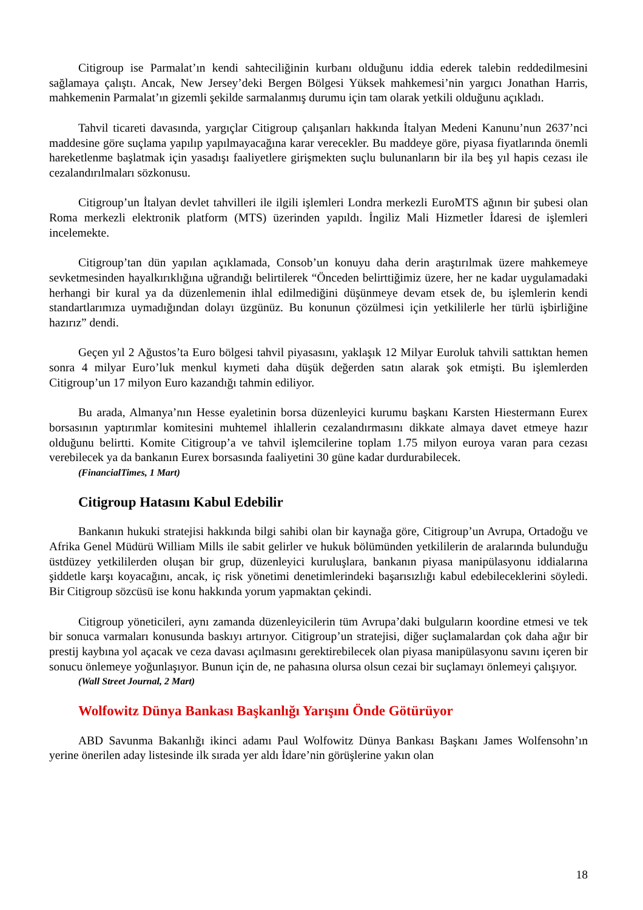Citigroup ise Parmalat’ın kendi sahteciliğinin kurbanı olduğunu iddia ederek talebin reddedilmesini sağlamaya çalıştı. Ancak, New Jersey’deki Bergen Bölgesi Yüksek mahkemesi’nin yargıcı Jonathan Harris, mahkemenin Parmalat’ın gizemli şekilde sarmalanmış durumu için tam olarak yetkili olduğunu açıkladı.
Tahvil ticareti davasında, yargıçlar Citigroup çalışanları hakkında İtalyan Medeni Kanunu’nun 2637’nci maddesine göre suçlama yapılıp yapılmayacağına karar verecekler. Bu maddeye göre, piyasa fiyatlarında önemli hareketlenme başlatmak için yasadışı faaliyetlere girişmekten suçlu bulunanların bir ila beş yıl hapis cezası ile cezalandırılmaları sözkonusu.
Citigroup’un İtalyan devlet tahvilleri ile ilgili işlemleri Londra merkezli EuroMTS ağının bir şubesi olan Roma merkezli elektronik platform (MTS) üzerinden yapıldı. İngiliz Mali Hizmetler İdaresi de işlemleri incelemekte.
Citigroup’tan dün yapılan açıklamada, Consob’un konuyu daha derin araştırılmak üzere mahkemeye sevketmesinden hayalkırıklığına uğrandığı belirtilerek “Önceden belirttiğimiz üzere, her ne kadar uygulamadaki herhangi bir kural ya da düzenlemenin ihlal edilmediğini düşünmeye devam etsek de, bu işlemlerin kendi standartlarımıza uymadığından dolayı üzgünüz. Bu konunun çözülmesi için yetkililerle her türlü işbirliğine hazırız” dendi.
Geçen yıl 2 Ağustos’ta Euro bölgesi tahvil piyasasını, yaklaşık 12 Milyar Euroluk tahvili sattıktan hemen sonra 4 milyar Euro’luk menkul kıymeti daha düşük değerden satın alarak şok etmişti. Bu işlemlerden Citigroup’un 17 milyon Euro kazandığı tahmin ediliyor.
Bu arada, Almanya’nın Hesse eyaletinin borsa düzenleyici kurumu başkanı Karsten Hiestermann Eurex borsasının yaptırımlar komitesini muhtemel ihlallerin cezalandırmasını dikkate almaya davet etmeye hazır olduğunu belirtti. Komite Citigroup’a ve tahvil işlemcilerine toplam 1.75 milyon euroya varan para cezası verebilecek ya da bankanın Eurex borsasında faaliyetini 30 güne kadar durdurabilecek.
(FinancialTimes, 1 Mart)
Citigroup Hatasını Kabul Edebilir
Bankanın hukuki stratejisi hakkında bilgi sahibi olan bir kaynağa göre, Citigroup’un Avrupa, Ortadoğu ve Afrika Genel Müdürü William Mills ile sabit gelirler ve hukuk bölümünden yetkililerin de aralarında bulunduğu üstdüzey yetkililerden oluşan bir grup, düzenleyici kuruluşlara, bankanın piyasa manipülasyonu iddialarına şiddetle karşı koyacağını, ancak, iç risk yönetimi denetimlerindeki başarısızlığı kabul edebileceklerini söyledi. Bir Citigroup sözcüsü ise konu hakkında yorum yapmaktan çekindi.
Citigroup yöneticileri, aynı zamanda düzenleyicilerin tüm Avrupa’daki bulguların koordine etmesi ve tek bir sonuca varmaları konusunda baskıyı artırıyor. Citigroup’un stratejisi, diğer suçlamalardan çok daha ağır bir prestij kaybına yol açacak ve ceza davası açılmasını gerektirebilecek olan piyasa manipülasyonu savını içeren bir sonucu önlemeye yoğunlaşıyor. Bunun için de, ne pahasına olursa olsun cezai bir suçlamayı önlemeyi çalışıyor.
(Wall Street Journal, 2 Mart)
Wolfowitz Dünya Bankası Başkanlığı Yarışını Önde Götürüyor
ABD Savunma Bakanlığı ikinci adamı Paul Wolfowitz Dünya Bankası Başkanı James Wolfensohn’ın yerine önerilen aday listesinde ilk sırada yer aldı İdare’nin görüşlerine yakın olan
18